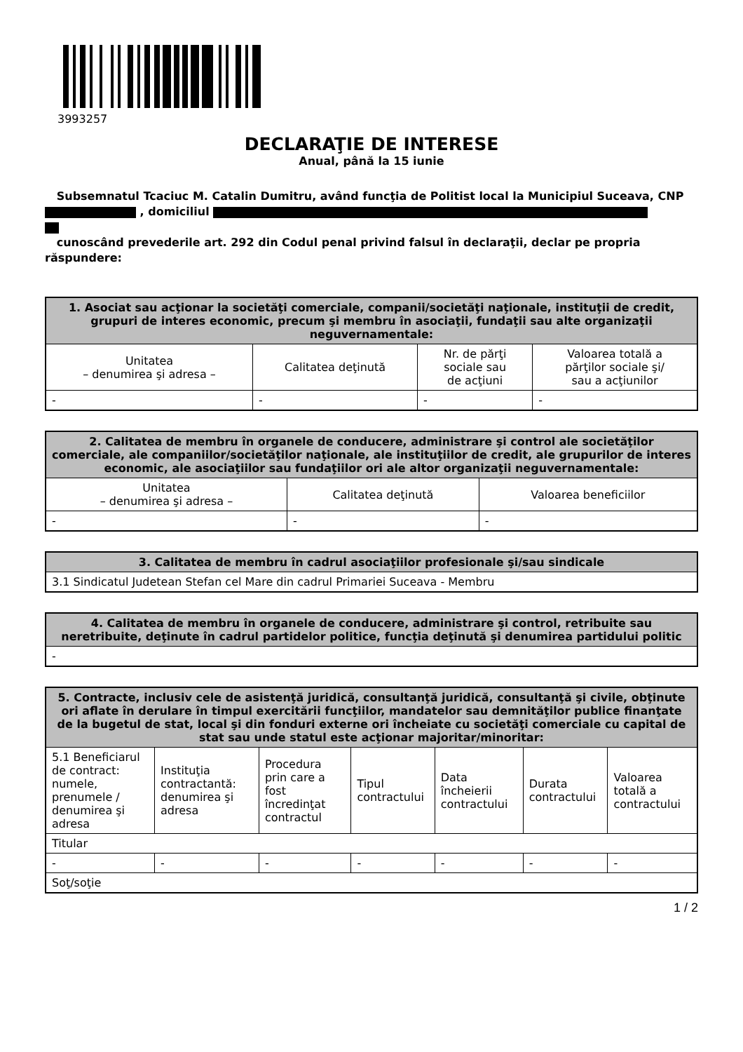3993257
DECLARAŢIE DE INTERESE
Anual, până la 15 iunie
Subsemnatul Tcaciuc M. Catalin Dumitru, având funcţia de Politist local la Municipiul Suceava, CNP , domiciliul
cunoscând prevederile art. 292 din Codul penal privind falsul în declaraţii, declar pe propria răspundere:
| 1. Asociat sau acţionar la societăţi comerciale, companii/societăţi naţionale, instituţii de credit, grupuri de interes economic, precum şi membru în asociaţii, fundaţii sau alte organizaţii neguvernamentale: | | | |
| --- | --- | --- | --- |
| Unitatea – denumirea şi adresa – | Calitatea deţinută | Nr. de părţi sociale sau de acţiuni | Valoarea totală a părţilor sociale şi/ sau a acţiunilor |
| - | - | - | - |
| 2. Calitatea de membru în organele de conducere, administrare şi control ale societăţilor comerciale, ale companiilor/societăţilor naţionale, ale instituţiilor de credit, ale grupurilor de interes economic, ale asociaţiilor sau fundaţiilor ori ale altor organizaţii neguvernamentale: | | |
| --- | --- | --- |
| Unitatea – denumirea şi adresa – | Calitatea deţinută | Valoarea beneficiilor |
| - | - | - |
| 3. Calitatea de membru în cadrul asociaţiilor profesionale şi/sau sindicale |
| --- |
| 3.1 Sindicatul Judetean Stefan cel Mare din cadrul Primariei Suceava - Membru |
| 4. Calitatea de membru în organele de conducere, administrare şi control, retribuite sau neretribuite, deţinute în cadrul partidelor politice, funcţia deţinută şi denumirea partidului politic |
| --- |
| - |
| 5. Contracte, inclusiv cele de asistenţă juridică, consultanţă juridică, consultanţă şi civile, obţinute ori aflate în derulare în timpul exercitării funcţiilor, mandatelor sau demnităţilor publice finanţate de la bugetul de stat, local şi din fonduri externe ori încheiate cu societăţi comerciale cu capital de stat sau unde statul este acţionar majoritar/minoritar: | | | | | | |
| --- | --- | --- | --- | --- | --- | --- |
| 5.1 Beneficiarul de contract: numele, prenumele / denumirea şi adresa | Instituţia contractantă: denumirea şi adresa | Procedura prin care a fost încredinţat contractul | Tipul contractului | Data încheierii contractului | Durata contractului | Valoarea totală a contractului |
| Titular | | | | | | |
| - | - | - | - | - | - | - |
| Soţ/soţie | | | | | | |
1 / 2